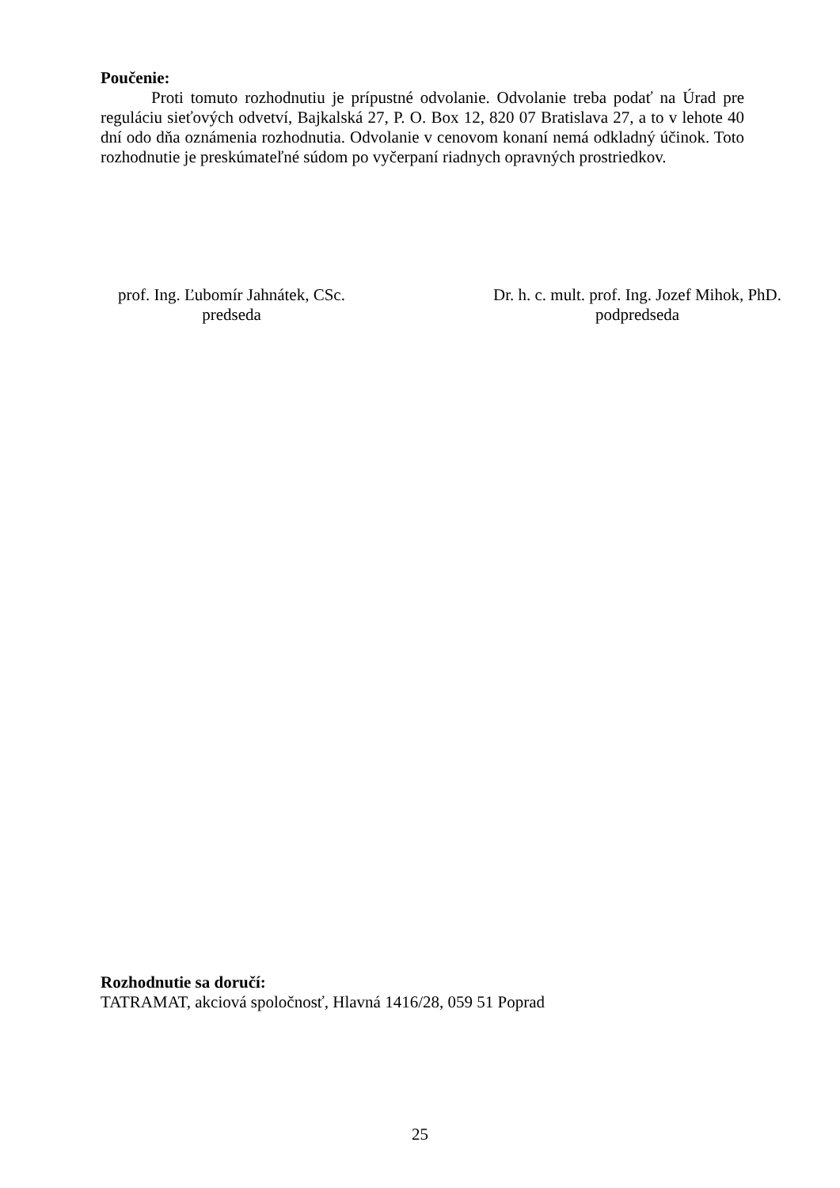Poučenie:
Proti tomuto rozhodnutiu je prípustné odvolanie. Odvolanie treba podať na Úrad pre reguláciu sieťových odvetví, Bajkalská 27, P. O. Box 12, 820 07 Bratislava 27, a to v lehote 40 dní odo dňa oznámenia rozhodnutia. Odvolanie v cenovom konaní nemá odkladný účinok. Toto rozhodnutie je preskúmateľné súdom po vyčerpaní riadnych opravných prostriedkov.
prof. Ing. Ľubomír Jahnátek, CSc.
predseda
Dr. h. c. mult. prof. Ing. Jozef Mihok, PhD.
podpredseda
Rozhodnutie sa doručí:
TATRAMAT, akciová spoločnosť, Hlavná 1416/28, 059 51 Poprad
25